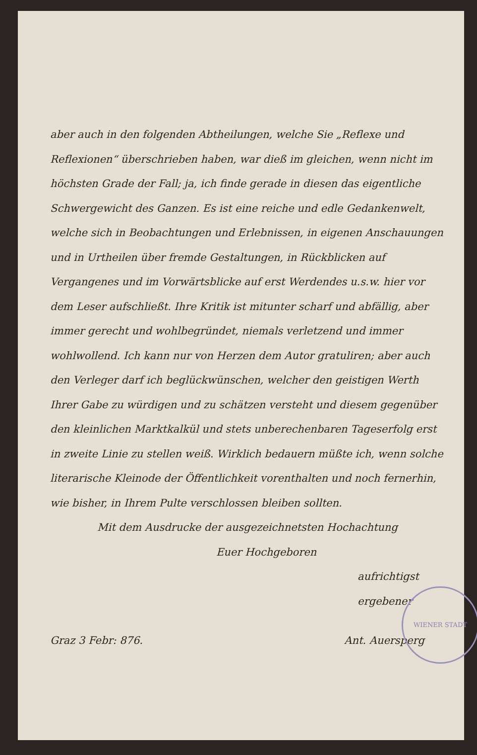aber auch in den folgenden Abtheilungen, welche Sie „Reflexe und Reflexionen“ überschrieben haben, war dieß im gleichen, wenn nicht im höchsten Grade der Fall; ja, ich finde gerade in diesen das eigentliche Schwergewicht des Ganzen. Es ist eine reiche und edle Gedankenwelt, welche sich in Beobachtungen und Erlebnissen, in eigenen Anschauungen und in Urtheilen über fremde Gestaltungen, in Rückblicken auf Vergangenes und im Vorwärtsblicke auf erst Werdendes u.s.w. hier vor dem Leser aufschließt. Ihre Kritik ist mitunter scharf und abfällig, aber immer gerecht und wohlbegründet, niemals verletzend und immer wohlwollend. Ich kann nur von Herzen dem Autor gratuliren; aber auch den Verleger darf ich beglückwünschen, welcher den geistigen Werth Ihrer Gabe zu würdigen und zu schätzen versteht und diesem gegenüber den kleinlichen Marktkalkül und stets unberechenbaren Tageserfolg erst in zweite Linie zu stellen weiß. Wirklich bedauern müßte ich, wenn solche literarische Kleinode der Öffentlichkeit vorenthalten und noch fernerhin, wie bisher, in Ihrem Pulte verschlossen bleiben sollten.
Mit dem Ausdrucke der ausgezeichnetsten Hochachtung
Euer Hochgeboren
aufrichtigst ergebener
Graz 3 Febr: 876. Ant. Auersperg
WIENER STADT